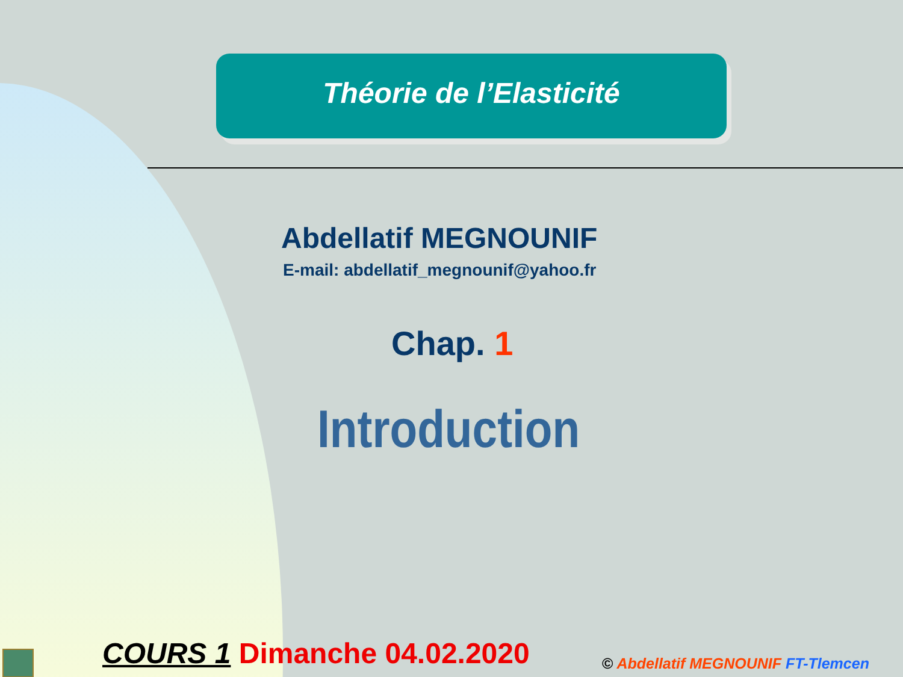Théorie de l’Elasticité
Abdellatif MEGNOUNIF
E-mail: abdellatif_megnounif@yahoo.fr
Chap. 1
Introduction
COURS 1 Dimanche 04.02.2020
© Abdellatif MEGNOUNIF FT-Tlemcen